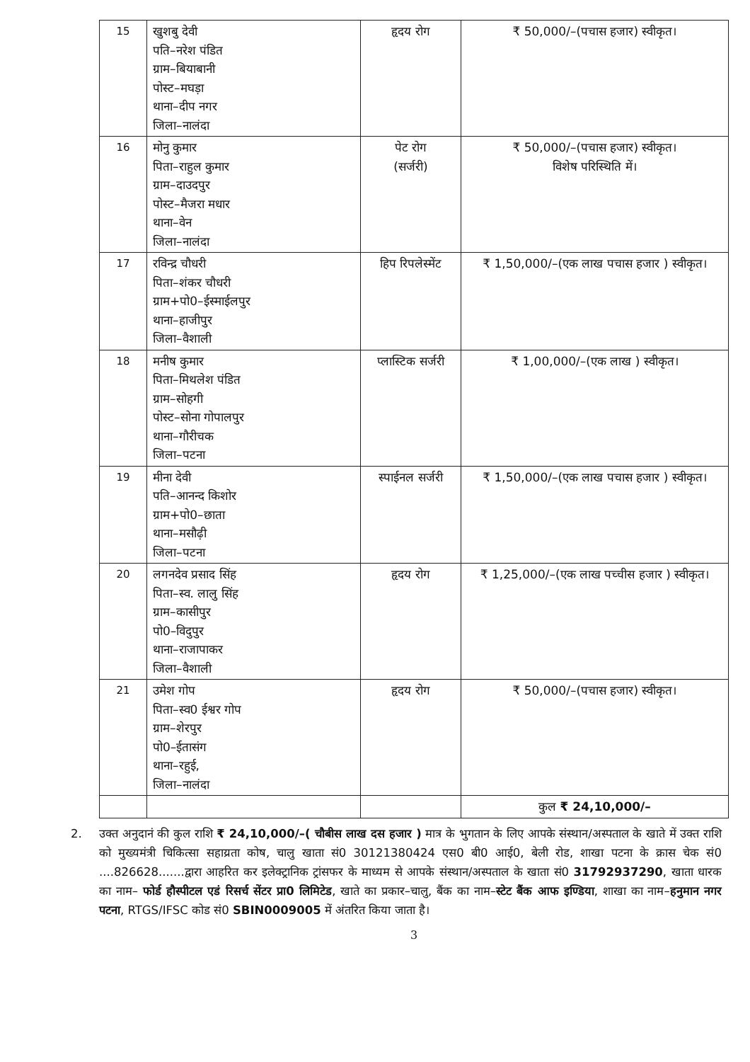| 15 | खुशबु देवी पति–नरेश पंडित ग्राम–बियाबानी पोस्ट–मघड़ा थाना–दीप नगर जिला–नालंदा | हृदय रोग | ₹ 50,000/–(पचास हजार) स्वीकृत। |
| 16 | मोनु कुमार पिता–राहुल कुमार ग्राम–दाउदपुर पोस्ट–मैजरा मधार थाना–वेन जिला–नालंदा | पेट रोग (सर्जरी) | ₹ 50,000/–(पचास हजार) स्वीकृत। विशेष परिस्थिति में। |
| 17 | रविन्द्र चौधरी पिता–शंकर चौधरी ग्राम+पो0–ईस्माईलपुर थाना–हाजीपुर जिला–वैशाली | हिप रिपलेस्मेंट | ₹ 1,50,000/–(एक लाख पचास हजार ) स्वीकृत। |
| 18 | मनीष कुमार पिता–मिथलेश पंडित ग्राम–सोहगी पोस्ट–सोना गोपालपुर थाना–गौरीचक जिला–पटना | प्लास्टिक सर्जरी | ₹ 1,00,000/–(एक लाख ) स्वीकृत। |
| 19 | मीना देवी पति–आनन्द किशोर ग्राम+पो0–छाता थाना–मसौढ़ी जिला–पटना | स्पाईनल सर्जरी | ₹ 1,50,000/–(एक लाख पचास हजार ) स्वीकृत। |
| 20 | लगनदेव प्रसाद सिंह पिता–स्व. लालु सिंह ग्राम–कासीपुर पो0–विदुपुर थाना–राजापाकर जिला–वैशाली | हृदय रोग | ₹ 1,25,000/–(एक लाख पच्चीस हजार ) स्वीकृत। |
| 21 | उमेश गोप पिता–स्व0 ईश्वर गोप ग्राम–शेरपुर पो0–ईतासंग थाना–रहुई, जिला–नालंदा | हृदय रोग | ₹ 50,000/–(पचास हजार) स्वीकृत। |
| | | | कुल ₹ 24,10,000/– |
2. उक्त अनुदानं की कुल राशि ₹ 24,10,000/–( चौबीस लाख दस हजार ) मात्र के भुगतान के लिए आपके संस्थान/अस्पताल के खाते में उक्त राशि को मुख्यमंत्री चिकित्सा सहाय्रता कोष, चालु खाता सं0 30121380424 एस0 बी0 आई0, बेली रोड, शाखा पटना के क्रास चेक सं0 ....826628.......द्वारा आहरित कर इलेक्ट्रानिक ट्रांसफर के माध्यम से आपके संस्थान/अस्पताल के खाता सं0 31792937290, खाता धारक का नाम– फोर्ड हौस्पीटल एडं रिसर्च सेंटर प्रा0 लिमिटेड, खाते का प्रकार–चालु, बैंक का नाम–स्टेट बैंक आफ इण्डिया, शाखा का नाम–हनुमान नगर पटना, RTGS/IFSC कोड सं0 SBIN0009005 में अंतरित किया जाता है।
3